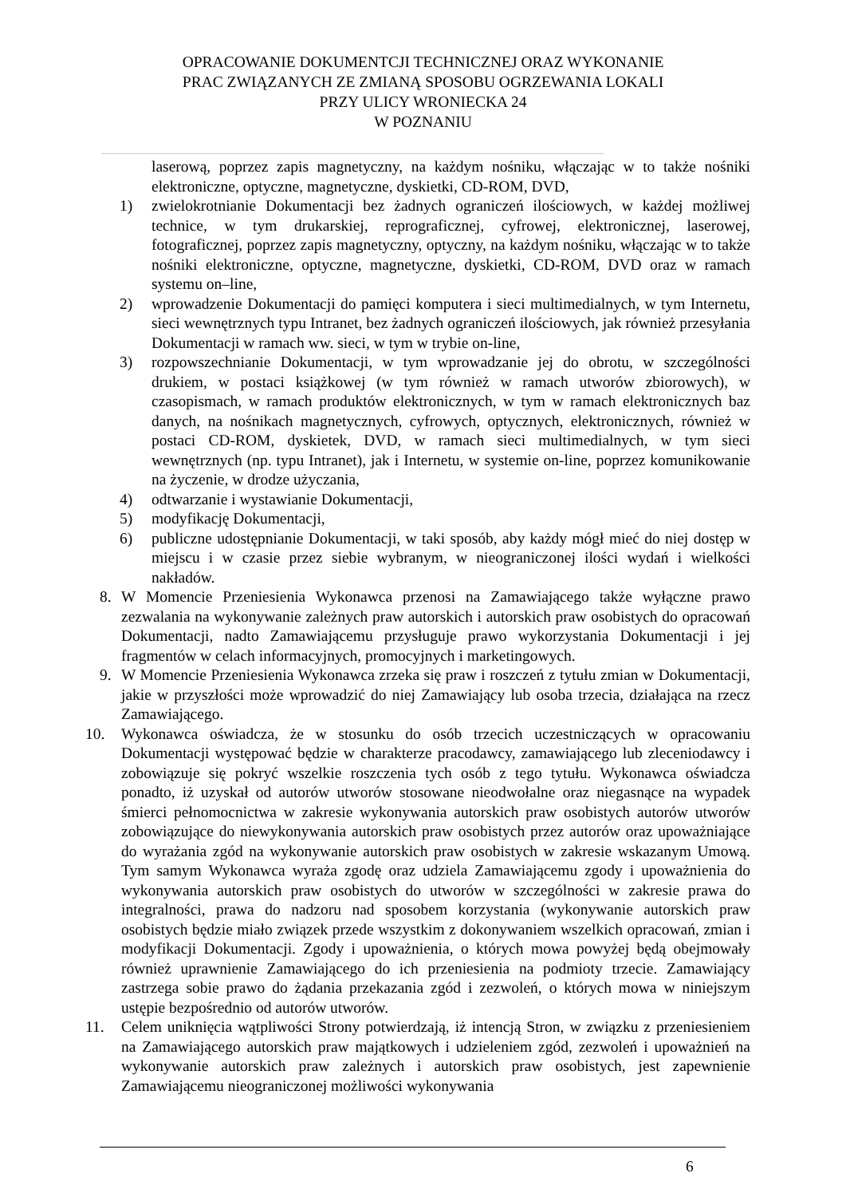OPRACOWANIE DOKUMENTCJI TECHNICZNEJ ORAZ WYKONANIE
PRAC ZWIĄZANYCH ZE ZMIANĄ SPOSOBU OGRZEWANIA LOKALI
PRZY ULICY WRONIECKA 24
W POZNANIU
laserową, poprzez zapis magnetyczny, na każdym nośniku, włączając w to także nośniki elektroniczne, optyczne, magnetyczne, dyskietki, CD-ROM, DVD,
1) zwielokrotnianie Dokumentacji bez żadnych ograniczeń ilościowych, w każdej możliwej technice, w tym drukarskiej, reprograficznej, cyfrowej, elektronicznej, laserowej, fotograficznej, poprzez zapis magnetyczny, optyczny, na każdym nośniku, włączając w to także nośniki elektroniczne, optyczne, magnetyczne, dyskietki, CD-ROM, DVD oraz w ramach systemu on–line,
2) wprowadzenie Dokumentacji do pamięci komputera i sieci multimedialnych, w tym Internetu, sieci wewnętrznych typu Intranet, bez żadnych ograniczeń ilościowych, jak również przesyłania Dokumentacji w ramach ww. sieci, w tym w trybie on-line,
3) rozpowszechnianie Dokumentacji, w tym wprowadzanie jej do obrotu, w szczególności drukiem, w postaci książkowej (w tym również w ramach utworów zbiorowych), w czasopismach, w ramach produktów elektronicznych, w tym w ramach elektronicznych baz danych, na nośnikach magnetycznych, cyfrowych, optycznych, elektronicznych, również w postaci CD-ROM, dyskietek, DVD, w ramach sieci multimedialnych, w tym sieci wewnętrznych (np. typu Intranet), jak i Internetu, w systemie on-line, poprzez komunikowanie na życzenie, w drodze użyczania,
4) odtwarzanie i wystawianie Dokumentacji,
5) modyfikację Dokumentacji,
6) publiczne udostępnianie Dokumentacji, w taki sposób, aby każdy mógł mieć do niej dostęp w miejscu i w czasie przez siebie wybranym, w nieograniczonej ilości wydań i wielkości nakładów.
8. W Momencie Przeniesienia Wykonawca przenosi na Zamawiającego także wyłączne prawo zezwalania na wykonywanie zależnych praw autorskich i autorskich praw osobistych do opracowań Dokumentacji, nadto Zamawiającemu przysługuje prawo wykorzystania Dokumentacji i jej fragmentów w celach informacyjnych, promocyjnych i marketingowych.
9. W Momencie Przeniesienia Wykonawca zrzeka się praw i roszczeń z tytułu zmian w Dokumentacji, jakie w przyszłości może wprowadzić do niej Zamawiający lub osoba trzecia, działająca na rzecz Zamawiającego.
10. Wykonawca oświadcza, że w stosunku do osób trzecich uczestniczących w opracowaniu Dokumentacji występować będzie w charakterze pracodawcy, zamawiającego lub zleceniodawcy i zobowiązuje się pokryć wszelkie roszczenia tych osób z tego tytułu. Wykonawca oświadcza ponadto, iż uzyskał od autorów utworów stosowane nieodwołalne oraz niegasnące na wypadek śmierci pełnomocnictwa w zakresie wykonywania autorskich praw osobistych autorów utworów zobowiązujące do niewykonywania autorskich praw osobistych przez autorów oraz upoważniające do wyrażania zgód na wykonywanie autorskich praw osobistych w zakresie wskazanym Umową. Tym samym Wykonawca wyraża zgodę oraz udziela Zamawiającemu zgody i upoważnienia do wykonywania autorskich praw osobistych do utworów w szczególności w zakresie prawa do integralności, prawa do nadzoru nad sposobem korzystania (wykonywanie autorskich praw osobistych będzie miało związek przede wszystkim z dokonywaniem wszelkich opracowań, zmian i modyfikacji Dokumentacji. Zgody i upoważnienia, o których mowa powyżej będą obejmowały również uprawnienie Zamawiającego do ich przeniesienia na podmioty trzecie. Zamawiający zastrzega sobie prawo do żądania przekazania zgód i zezwoleń, o których mowa w niniejszym ustępie bezpośrednio od autorów utworów.
11. Celem uniknięcia wątpliwości Strony potwierdzają, iż intencją Stron, w związku z przeniesieniem na Zamawiającego autorskich praw majątkowych i udzieleniem zgód, zezwoleń i upoważnień na wykonywanie autorskich praw zależnych i autorskich praw osobistych, jest zapewnienie Zamawiającemu nieograniczonej możliwości wykonywania
6